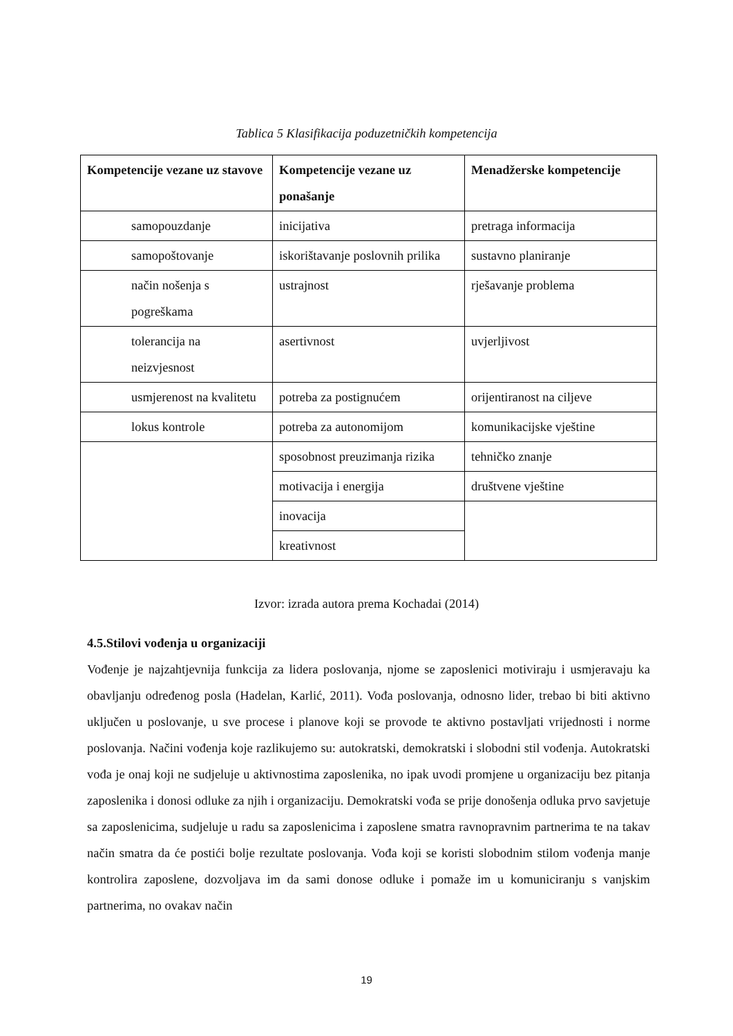Tablica 5 Klasifikacija poduzetničkih kompetencija
| Kompetencije vezane uz stavove | Kompetencije vezane uz ponašanje | Menadžerske kompetencije |
| --- | --- | --- |
| samopouzdanje | inicijativa | pretraga informacija |
| samopoštovanje | iskorištavanje poslovnih prilika | sustavno planiranje |
| način nošenja s pogreškama | ustrajnost | rješavanje problema |
| tolerancija na neizvjesnost | asertivnost | uvjerljivost |
| usmjerenost na kvalitetu | potreba za postignućem | orijentiranost na ciljeve |
| lokus kontrole | potreba za autonomijom | komunikacijske vještine |
| | sposobnost preuzimanja rizika | tehničko znanje |
| | motivacija i energija | društvene vještine |
| | inovacija | |
| | kreativnost | |
Izvor: izrada autora prema Kochadai (2014)
4.5.Stilovi vođenja u organizaciji
Vođenje je najzahtjevnija funkcija za lidera poslovanja, njome se zaposlenici motiviraju i usmjeravaju ka obavljanju određenog posla (Hadelan, Karlić, 2011). Vođa poslovanja, odnosno lider, trebao bi biti aktivno uključen u poslovanje, u sve procese i planove koji se provode te aktivno postavljati vrijednosti i norme poslovanja. Načini vođenja koje razlikujemo su: autokratski, demokratski i slobodni stil vođenja. Autokratski vođa je onaj koji ne sudjeluje u aktivnostima zaposlenika, no ipak uvodi promjene u organizaciju bez pitanja zaposlenika i donosi odluke za njih i organizaciju. Demokratski vođa se prije donošenja odluka prvo savjetuje sa zaposlenicima, sudjeluje u radu sa zaposlenicima i zaposlene smatra ravnopravnim partnerima te na takav način smatra da će postići bolje rezultate poslovanja. Vođa koji se koristi slobodnim stilom vođenja manje kontrolira zaposlene, dozvoljava im da sami donose odluke i pomaže im u komuniciranju s vanjskim partnerima, no ovakav način
19